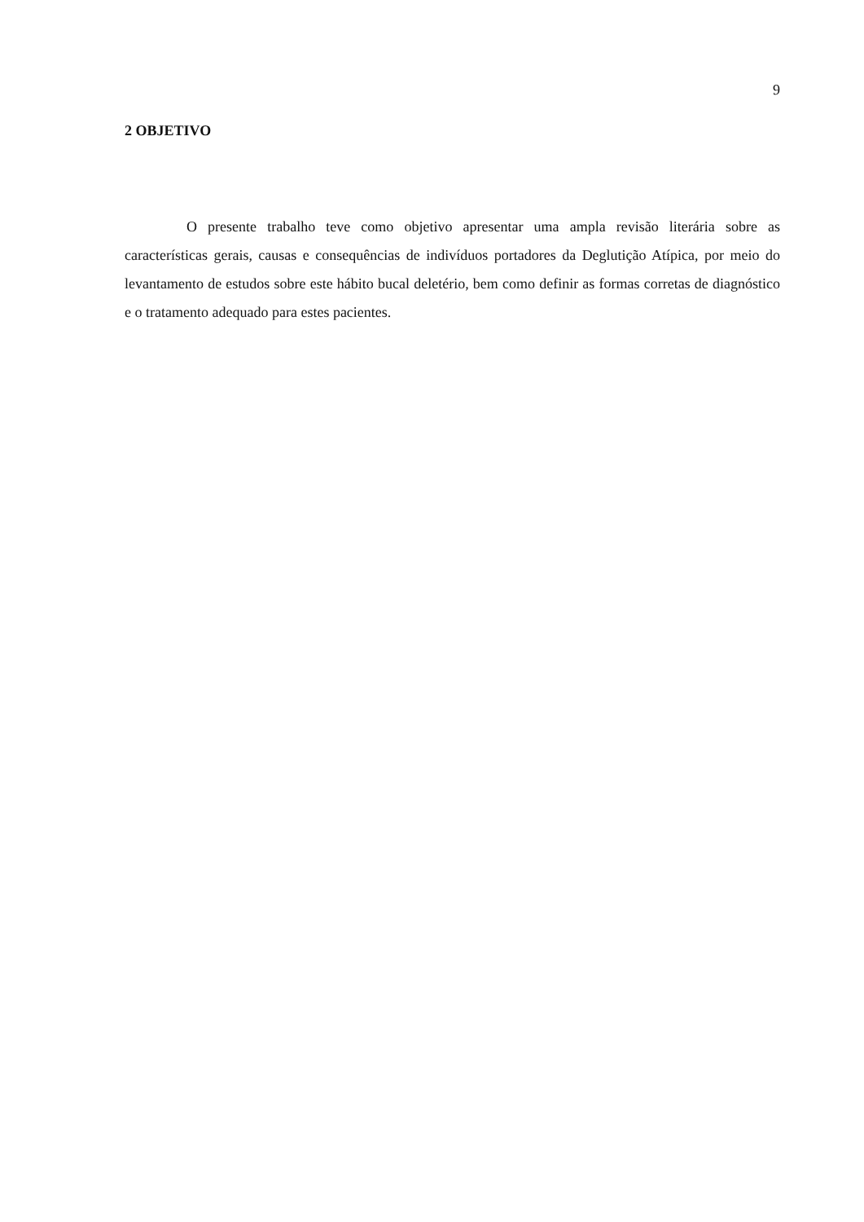9
2 OBJETIVO
O presente trabalho teve como objetivo apresentar uma ampla revisão literária sobre as características gerais, causas e consequências de indivíduos portadores da Deglutição Atípica, por meio do levantamento de estudos sobre este hábito bucal deletério, bem como definir as formas corretas de diagnóstico e o tratamento adequado para estes pacientes.